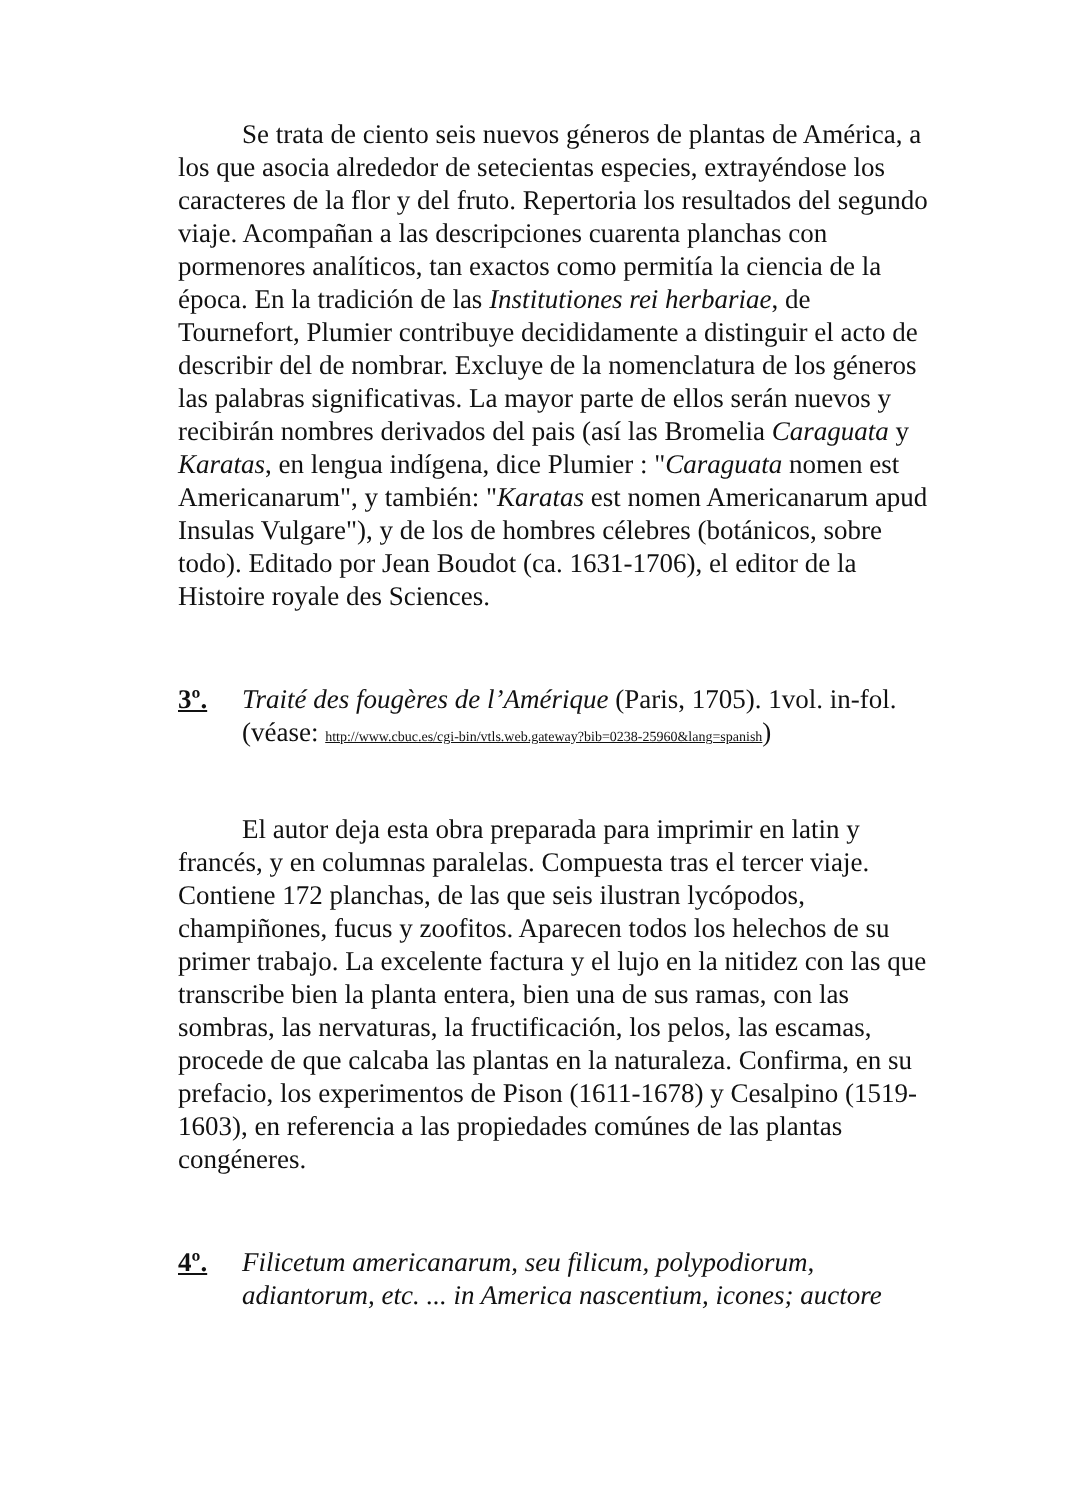Se trata de ciento seis nuevos géneros de plantas de América, a los que asocia alrededor de setecientas especies, extrayéndose los caracteres de la flor y del fruto. Repertoria los resultados del segundo viaje. Acompañan a las descripciones cuarenta planchas con pormenores analíticos, tan exactos como permitía la ciencia de la época. En la tradición de las Institutiones rei herbariae, de Tournefort, Plumier contribuye decididamente a distinguir el acto de describir del de nombrar. Excluye de la nomenclatura de los géneros las palabras significativas. La mayor parte de ellos serán nuevos y recibirán nombres derivados del pais (así las Bromelia Caraguata y Karatas, en lengua indígena, dice Plumier : "Caraguata nomen est Americanarum", y también: "Karatas est nomen Americanarum apud Insulas Vulgare"), y de los de hombres célebres (botánicos, sobre todo). Editado por Jean Boudot (ca. 1631-1706), el editor de la Histoire royale des Sciences.
3º. Traité des fougères de l’Amérique (Paris, 1705). 1vol. in-fol.
(véase: http://www.cbuc.es/cgi-bin/vtls.web.gateway?bib=0238-25960&lang=spanish)
El autor deja esta obra preparada para imprimir en latin y francés, y en columnas paralelas. Compuesta tras el tercer viaje. Contiene 172 planchas, de las que seis ilustran lycópodos, champiñones, fucus y zoofitos. Aparecen todos los helechos de su primer trabajo. La excelente factura y el lujo en la nitidez con las que transcribe bien la planta entera, bien una de sus ramas, con las sombras, las nervaturas, la fructificación, los pelos, las escamas, procede de que calcaba las plantas en la naturaleza. Confirma, en su prefacio, los experimentos de Pison (1611-1678) y Cesalpino (1519-1603), en referencia a las propiedades comúnes de las plantas congéneres.
4º. Filicetum americanarum, seu filicum, polypodiorum, adiantorum, etc. ... in America nascentium, icones; auctore